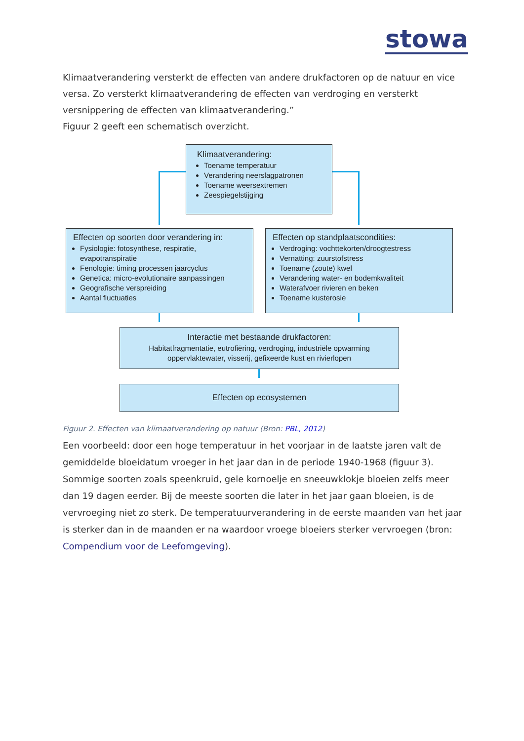stowa
Klimaatverandering versterkt de effecten van andere drukfactoren op de natuur en vice versa. Zo versterkt klimaatverandering de effecten van verdroging en versterkt versnippering de effecten van klimaatverandering.”
Figuur 2 geeft een schematisch overzicht.
Klimaatverandering:
Toename temperatuur
Verandering neerslagpatronen
Toename weersextremen
Zeespiegelstijging
Effecten op soorten door verandering in:
Fysiologie: fotosynthese, respiratie, evapotranspiratie
Fenologie: timing processen jaarcyclus
Genetica: micro-evolutionaire aanpassingen
Geografische verspreiding
Aantal fluctuaties
Effecten op standplaatscondities:
Verdroging: vochttekorten/droogtestress
Vernatting: zuurstofstress
Toename (zoute) kwel
Verandering water- en bodemkwaliteit
Waterafvoer rivieren en beken
Toename kusterosie
Interactie met bestaande drukfactoren:
Habitatfragmentatie, eutrofiëring, verdroging, industriële opwarming oppervlaktewater, visserij, gefixeerde kust en rivierlopen
Effecten op ecosystemen
Figuur 2. Effecten van klimaatverandering op natuur (Bron: PBL, 2012)
Een voorbeeld: door een hoge temperatuur in het voorjaar in de laatste jaren valt de gemiddelde bloeidatum vroeger in het jaar dan in de periode 1940-1968 (figuur 3). Sommige soorten zoals speenkruid, gele kornoelje en sneeuwklokje bloeien zelfs meer dan 19 dagen eerder. Bij de meeste soorten die later in het jaar gaan bloeien, is de vervroeging niet zo sterk. De temperatuurverandering in de eerste maanden van het jaar is sterker dan in de maanden er na waardoor vroege bloeiers sterker vervroegen (bron: Compendium voor de Leefomgeving).